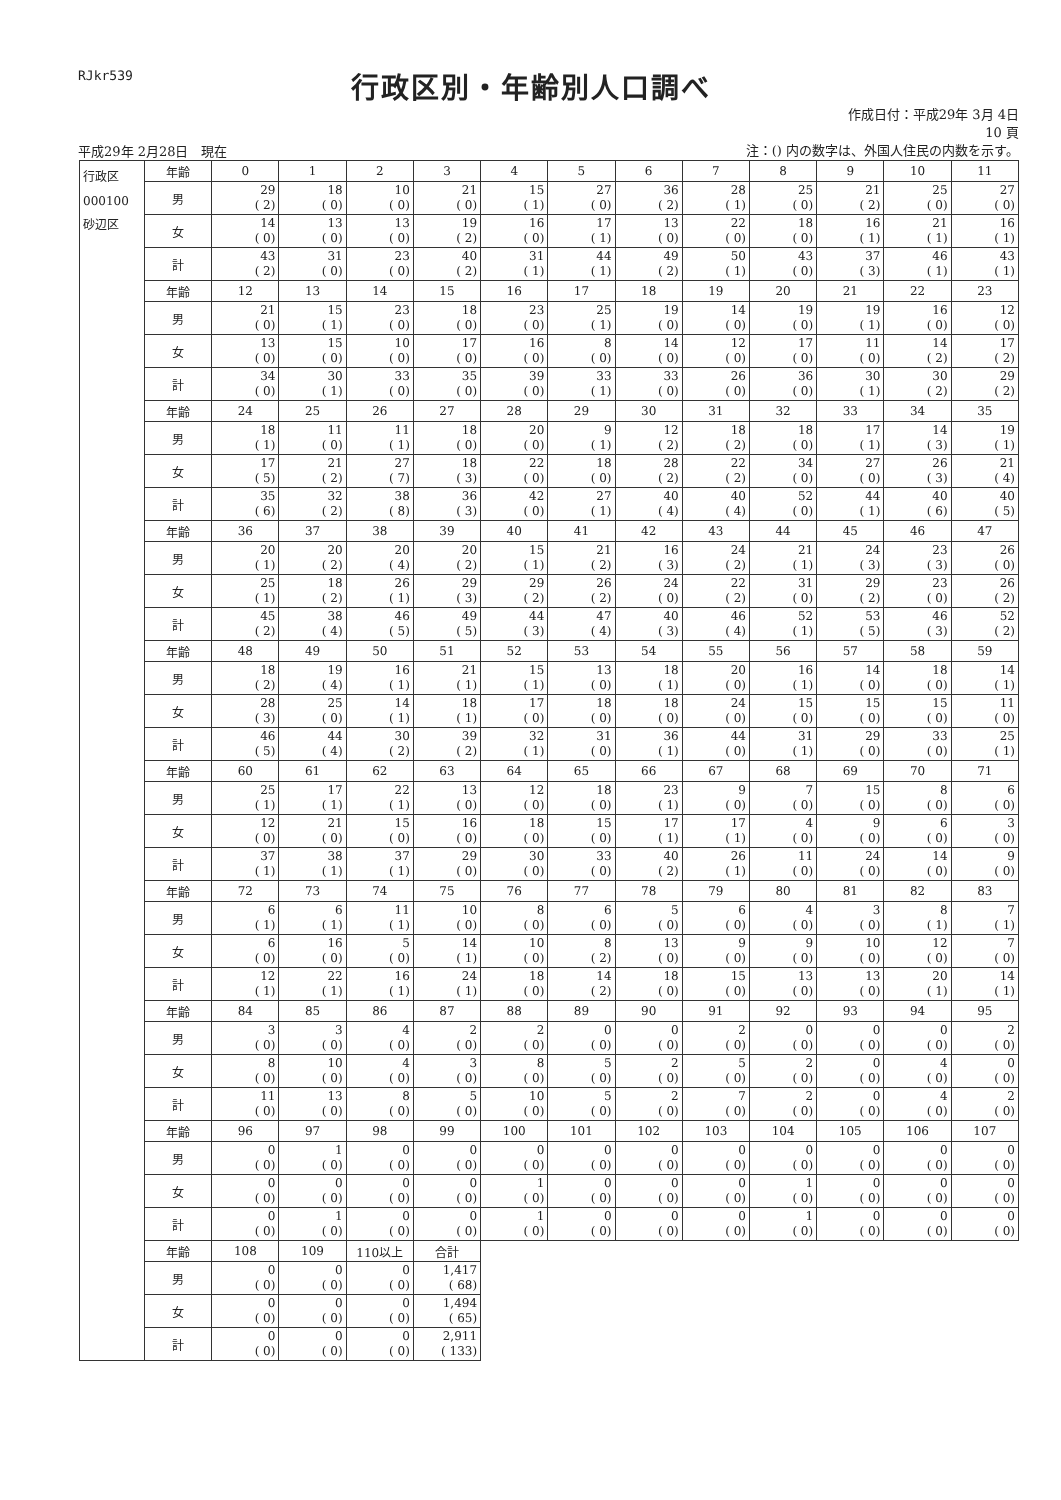RJkr539
行政区別・年齢別人口調べ
平成29年 2月28日　現在
作成日付：平成29年 3月 4日
10 頁
注：() 内の数字は、外国人住民の内数を示す。
| 行政区 000100 砂辺区 | 年齢 | 0 | 1 | 2 | 3 | 4 | 5 | 6 | 7 | 8 | 9 | 10 | 11 |
| | 男 | 29 ( 2) | 18 ( 0) | 10 ( 0) | 21 ( 0) | 15 ( 1) | 27 ( 0) | 36 ( 2) | 28 ( 1) | 25 ( 0) | 21 ( 2) | 25 ( 0) | 27 ( 0) |
| | 女 | 14 ( 0) | 13 ( 0) | 13 ( 0) | 19 ( 2) | 16 ( 0) | 17 ( 1) | 13 ( 0) | 22 ( 0) | 18 ( 0) | 16 ( 1) | 21 ( 1) | 16 ( 1) |
| | 計 | 43 ( 2) | 31 ( 0) | 23 ( 0) | 40 ( 2) | 31 ( 1) | 44 ( 1) | 49 ( 2) | 50 ( 1) | 43 ( 0) | 37 ( 3) | 46 ( 1) | 43 ( 1) |
| | 年齢 | 12 | 13 | 14 | 15 | 16 | 17 | 18 | 19 | 20 | 21 | 22 | 23 |
| | 男 | 21 ( 0) | 15 ( 1) | 23 ( 0) | 18 ( 0) | 23 ( 0) | 25 ( 1) | 19 ( 0) | 14 ( 0) | 19 ( 0) | 19 ( 1) | 16 ( 0) | 12 ( 0) |
| | 女 | 13 ( 0) | 15 ( 0) | 10 ( 0) | 17 ( 0) | 16 ( 0) | 8 ( 0) | 14 ( 0) | 12 ( 0) | 17 ( 0) | 11 ( 0) | 14 ( 2) | 17 ( 2) |
| | 計 | 34 ( 0) | 30 ( 1) | 33 ( 0) | 35 ( 0) | 39 ( 0) | 33 ( 1) | 33 ( 0) | 26 ( 0) | 36 ( 0) | 30 ( 1) | 30 ( 2) | 29 ( 2) |
| | 年齢 | 24 | 25 | 26 | 27 | 28 | 29 | 30 | 31 | 32 | 33 | 34 | 35 |
| | 男 | 18 ( 1) | 11 ( 0) | 11 ( 1) | 18 ( 0) | 20 ( 0) | 9 ( 1) | 12 ( 2) | 18 ( 2) | 18 ( 0) | 17 ( 1) | 14 ( 3) | 19 ( 1) |
| | 女 | 17 ( 5) | 21 ( 2) | 27 ( 7) | 18 ( 3) | 22 ( 0) | 18 ( 0) | 28 ( 2) | 22 ( 2) | 34 ( 0) | 27 ( 0) | 26 ( 3) | 21 ( 4) |
| | 計 | 35 ( 6) | 32 ( 2) | 38 ( 8) | 36 ( 3) | 42 ( 0) | 27 ( 1) | 40 ( 4) | 40 ( 4) | 52 ( 0) | 44 ( 1) | 40 ( 6) | 40 ( 5) |
| | 年齢 | 36 | 37 | 38 | 39 | 40 | 41 | 42 | 43 | 44 | 45 | 46 | 47 |
| | 男 | 20 ( 1) | 20 ( 2) | 20 ( 4) | 20 ( 2) | 15 ( 1) | 21 ( 2) | 16 ( 3) | 24 ( 2) | 21 ( 1) | 24 ( 3) | 23 ( 3) | 26 ( 0) |
| | 女 | 25 ( 1) | 18 ( 2) | 26 ( 1) | 29 ( 3) | 29 ( 2) | 26 ( 2) | 24 ( 0) | 22 ( 2) | 31 ( 0) | 29 ( 2) | 23 ( 0) | 26 ( 2) |
| | 計 | 45 ( 2) | 38 ( 4) | 46 ( 5) | 49 ( 5) | 44 ( 3) | 47 ( 4) | 40 ( 3) | 46 ( 4) | 52 ( 1) | 53 ( 5) | 46 ( 3) | 52 ( 2) |
| | 年齢 | 48 | 49 | 50 | 51 | 52 | 53 | 54 | 55 | 56 | 57 | 58 | 59 |
| | 男 | 18 ( 2) | 19 ( 4) | 16 ( 1) | 21 ( 1) | 15 ( 1) | 13 ( 0) | 18 ( 1) | 20 ( 0) | 16 ( 1) | 14 ( 0) | 18 ( 0) | 14 ( 1) |
| | 女 | 28 ( 3) | 25 ( 0) | 14 ( 1) | 18 ( 1) | 17 ( 0) | 18 ( 0) | 18 ( 0) | 24 ( 0) | 15 ( 0) | 15 ( 0) | 15 ( 0) | 11 ( 0) |
| | 計 | 46 ( 5) | 44 ( 4) | 30 ( 2) | 39 ( 2) | 32 ( 1) | 31 ( 0) | 36 ( 1) | 44 ( 0) | 31 ( 1) | 29 ( 0) | 33 ( 0) | 25 ( 1) |
| | 年齢 | 60 | 61 | 62 | 63 | 64 | 65 | 66 | 67 | 68 | 69 | 70 | 71 |
| | 男 | 25 ( 1) | 17 ( 1) | 22 ( 1) | 13 ( 0) | 12 ( 0) | 18 ( 0) | 23 ( 1) | 9 ( 0) | 7 ( 0) | 15 ( 0) | 8 ( 0) | 6 ( 0) |
| | 女 | 12 ( 0) | 21 ( 0) | 15 ( 0) | 16 ( 0) | 18 ( 0) | 15 ( 0) | 17 ( 1) | 17 ( 1) | 4 ( 0) | 9 ( 0) | 6 ( 0) | 3 ( 0) |
| | 計 | 37 ( 1) | 38 ( 1) | 37 ( 1) | 29 ( 0) | 30 ( 0) | 33 ( 0) | 40 ( 2) | 26 ( 1) | 11 ( 0) | 24 ( 0) | 14 ( 0) | 9 ( 0) |
| | 年齢 | 72 | 73 | 74 | 75 | 76 | 77 | 78 | 79 | 80 | 81 | 82 | 83 |
| | 男 | 6 ( 1) | 6 ( 1) | 11 ( 1) | 10 ( 0) | 8 ( 0) | 6 ( 0) | 5 ( 0) | 6 ( 0) | 4 ( 0) | 3 ( 0) | 8 ( 1) | 7 ( 1) |
| | 女 | 6 ( 0) | 16 ( 0) | 5 ( 0) | 14 ( 1) | 10 ( 0) | 8 ( 2) | 13 ( 0) | 9 ( 0) | 9 ( 0) | 10 ( 0) | 12 ( 0) | 7 ( 0) |
| | 計 | 12 ( 1) | 22 ( 1) | 16 ( 1) | 24 ( 1) | 18 ( 0) | 14 ( 2) | 18 ( 0) | 15 ( 0) | 13 ( 0) | 13 ( 0) | 20 ( 1) | 14 ( 1) |
| | 年齢 | 84 | 85 | 86 | 87 | 88 | 89 | 90 | 91 | 92 | 93 | 94 | 95 |
| | 男 | 3 ( 0) | 3 ( 0) | 4 ( 0) | 2 ( 0) | 2 ( 0) | 0 ( 0) | 0 ( 0) | 2 ( 0) | 0 ( 0) | 0 ( 0) | 0 ( 0) | 2 ( 0) |
| | 女 | 8 ( 0) | 10 ( 0) | 4 ( 0) | 3 ( 0) | 8 ( 0) | 5 ( 0) | 2 ( 0) | 5 ( 0) | 2 ( 0) | 0 ( 0) | 4 ( 0) | 0 ( 0) |
| | 計 | 11 ( 0) | 13 ( 0) | 8 ( 0) | 5 ( 0) | 10 ( 0) | 5 ( 0) | 2 ( 0) | 7 ( 0) | 2 ( 0) | 0 ( 0) | 4 ( 0) | 2 ( 0) |
| | 年齢 | 96 | 97 | 98 | 99 | 100 | 101 | 102 | 103 | 104 | 105 | 106 | 107 |
| | 男 | 0 ( 0) | 1 ( 0) | 0 ( 0) | 0 ( 0) | 0 ( 0) | 0 ( 0) | 0 ( 0) | 0 ( 0) | 0 ( 0) | 0 ( 0) | 0 ( 0) | 0 ( 0) |
| | 女 | 0 ( 0) | 0 ( 0) | 0 ( 0) | 0 ( 0) | 1 ( 0) | 0 ( 0) | 0 ( 0) | 0 ( 0) | 1 ( 0) | 0 ( 0) | 0 ( 0) | 0 ( 0) |
| | 計 | 0 ( 0) | 1 ( 0) | 0 ( 0) | 0 ( 0) | 1 ( 0) | 0 ( 0) | 0 ( 0) | 0 ( 0) | 1 ( 0) | 0 ( 0) | 0 ( 0) | 0 ( 0) |
| | 年齢 | 108 | 109 | 110以上 | 合計 | | | | | | | | |
| | 男 | 0 ( 0) | 0 ( 0) | 0 ( 0) | 1,417 ( 68) | | | | | | | | |
| | 女 | 0 ( 0) | 0 ( 0) | 0 ( 0) | 1,494 ( 65) | | | | | | | | |
| | 計 | 0 ( 0) | 0 ( 0) | 0 ( 0) | 2,911 ( 133) | | | | | | | | |